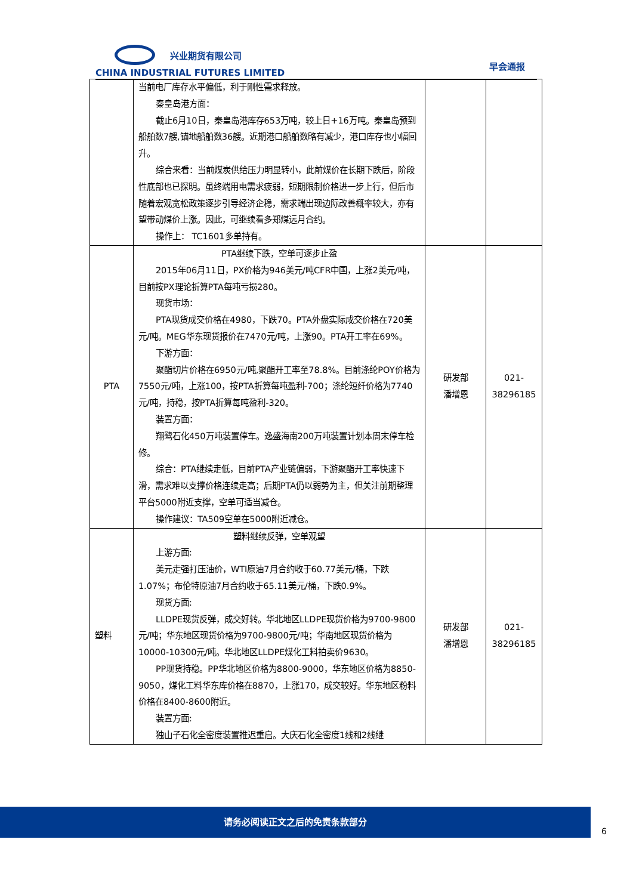兴业期货有限公司
CHINA INDUSTRIAL FUTURES LIMITED
早会通报
| | 当前电厂库存水平偏低，利于刚性需求释放。 秦皇岛港方面： 截止6月10日，秦皇岛港库存653万吨，较上日+16万吨。秦皇岛预到船舶数7艘,锚地船舶数36艘。近期港口船舶数略有减少，港口库存也小幅回升。 综合来看：当前煤炭供给压力明显转小，此前煤价在长期下跌后，阶段性底部也已探明。虽终端用电需求疲弱，短期限制价格进一步上行，但后市随着宏观宽松政策逐步引导经济企稳，需求端出现边际改善概率较大，亦有望带动煤价上涨。因此，可继续看多郑煤远月合约。 操作上： TC1601多单持有。 | | |
| PTA | PTA继续下跌，空单可逐步止盈 2015年06月11日，PX价格为946美元/吨CFR中国，上涨2美元/吨，目前按PX理论折算PTA每吨亏损280。 现货市场： PTA现货成交价格在4980，下跌70。PTA外盘实际成交价格在720美元/吨。MEG华东现货报价在7470元/吨，上涨90。PTA开工率在69%。 下游方面： 聚酯切片价格在6950元/吨,聚酯开工率至78.8%。目前涤纶POY价格为7550元/吨，上涨100，按PTA折算每吨盈利-700；涤纶短纤价格为7740元/吨，持稳，按PTA折算每吨盈利-320。 装置方面： 翔鹭石化450万吨装置停车。逸盛海南200万吨装置计划本周末停车检修。 综合：PTA继续走低，目前PTA产业链偏弱，下游聚酯开工率快速下滑，需求难以支撑价格连续走高；后期PTA仍以弱势为主，但关注前期整理平台5000附近支撑，空单可适当减仓。 操作建议：TA509空单在5000附近减仓。 | 研发部 潘增恩 | 021- 38296185 |
| 塑料 | 塑料继续反弹，空单观望 上游方面: 美元走强打压油价，WTI原油7月合约收于60.77美元/桶，下跌1.07%；布伦特原油7月合约收于65.11美元/桶，下跌0.9%。 现货方面: LLDPE现货反弹，成交好转。华北地区LLDPE现货价格为9700-9800元/吨；华东地区现货价格为9700-9800元/吨；华南地区现货价格为10000-10300元/吨。华北地区LLDPE煤化工料拍卖价9630。 PP现货持稳。PP华北地区价格为8800-9000，华东地区价格为8850-9050，煤化工料华东库价格在8870，上涨170，成交较好。华东地区粉料价格在8400-8600附近。 装置方面: 独山子石化全密度装置推迟重启。大庆石化全密度1线和2线继 | 研发部 潘增恩 | 021- 38296185 |
请务必阅读正文之后的免责条款部分
6